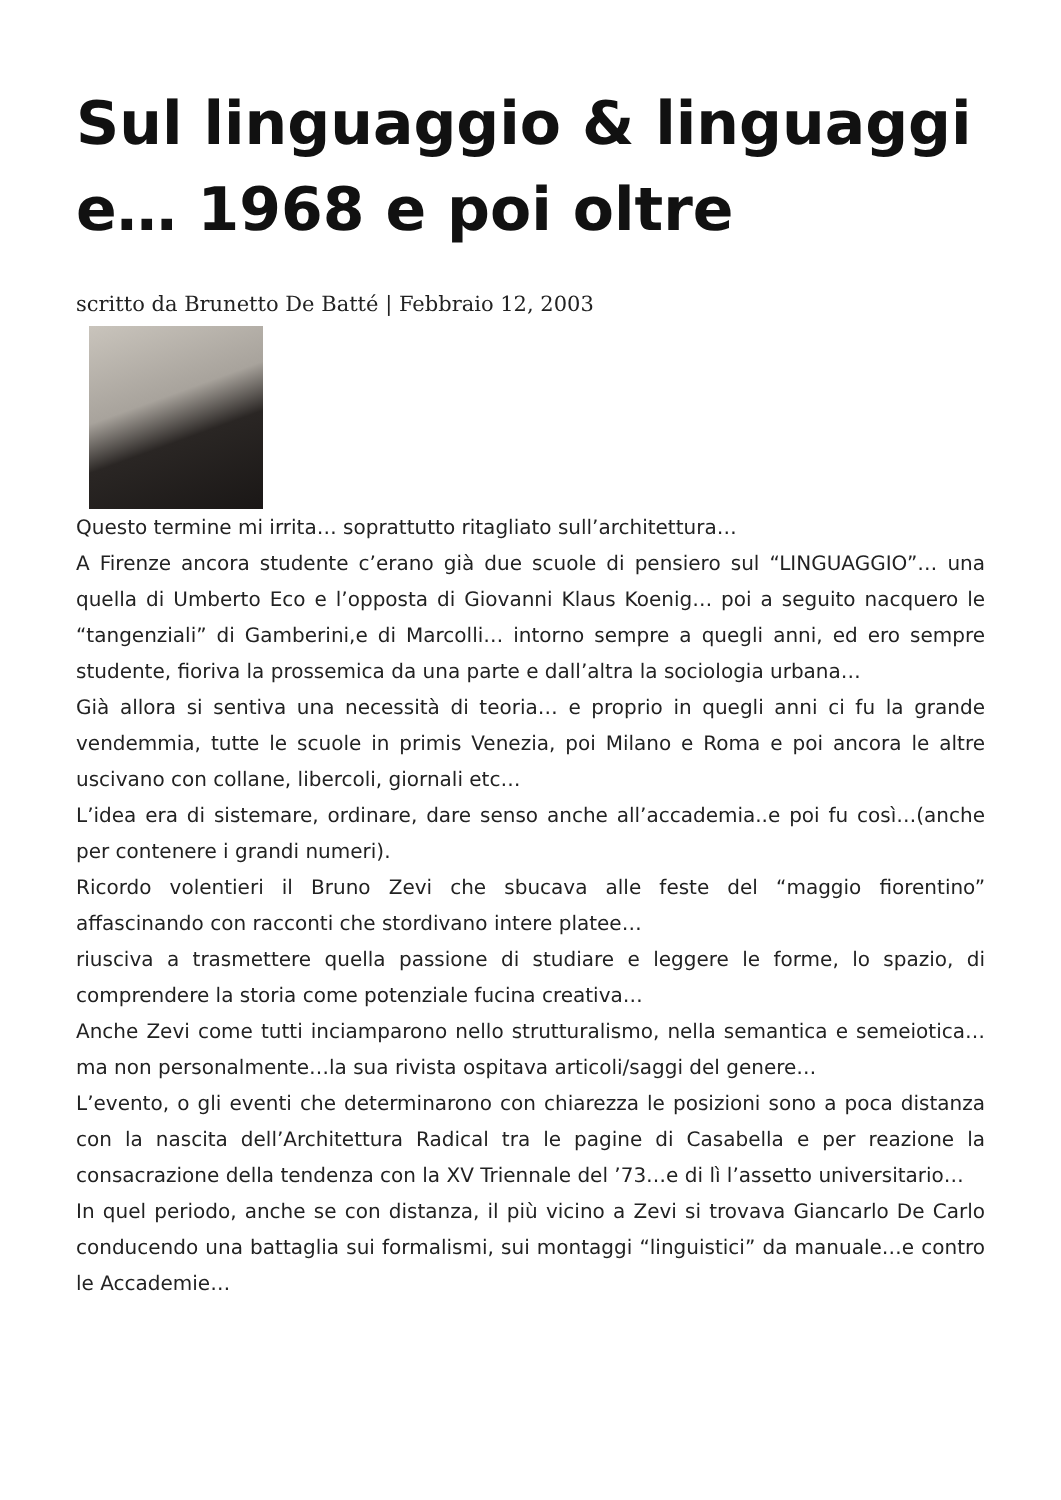Sul linguaggio & linguaggi e… 1968 e poi oltre
scritto da Brunetto De Batté | Febbraio 12, 2003
Questo termine mi irrita… soprattutto ritagliato sull’architettura…
A Firenze ancora studente c’erano già due scuole di pensiero sul “LINGUAGGIO”… una quella di Umberto Eco e l’opposta di Giovanni Klaus Koenig… poi a seguito nacquero le “tangenziali” di Gamberini,e di Marcolli… intorno sempre a quegli anni, ed ero sempre studente, fioriva la prossemica da una parte e dall’altra la sociologia urbana…
Già allora si sentiva una necessità di teoria… e proprio in quegli anni ci fu la grande vendemmia, tutte le scuole in primis Venezia, poi Milano e Roma e poi ancora le altre uscivano con collane, libercoli, giornali etc…
L’idea era di sistemare, ordinare, dare senso anche all’accademia..e poi fu così…(anche per contenere i grandi numeri).
Ricordo volentieri il Bruno Zevi che sbucava alle feste del “maggio fiorentino” affascinando con racconti che stordivano intere platee…
riusciva a trasmettere quella passione di studiare e leggere le forme, lo spazio, di comprendere la storia come potenziale fucina creativa…
Anche Zevi come tutti inciamparono nello strutturalismo, nella semantica e semeiotica… ma non personalmente…la sua rivista ospitava articoli/saggi del genere…
L’evento, o gli eventi che determinarono con chiarezza le posizioni sono a poca distanza con la nascita dell’Architettura Radical tra le pagine di Casabella e per reazione la consacrazione della tendenza con la XV Triennale del ’73…e di lì l’assetto universitario…
In quel periodo, anche se con distanza, il più vicino a Zevi si trovava Giancarlo De Carlo conducendo una battaglia sui formalismi, sui montaggi “linguistici” da manuale…e contro le Accademie…